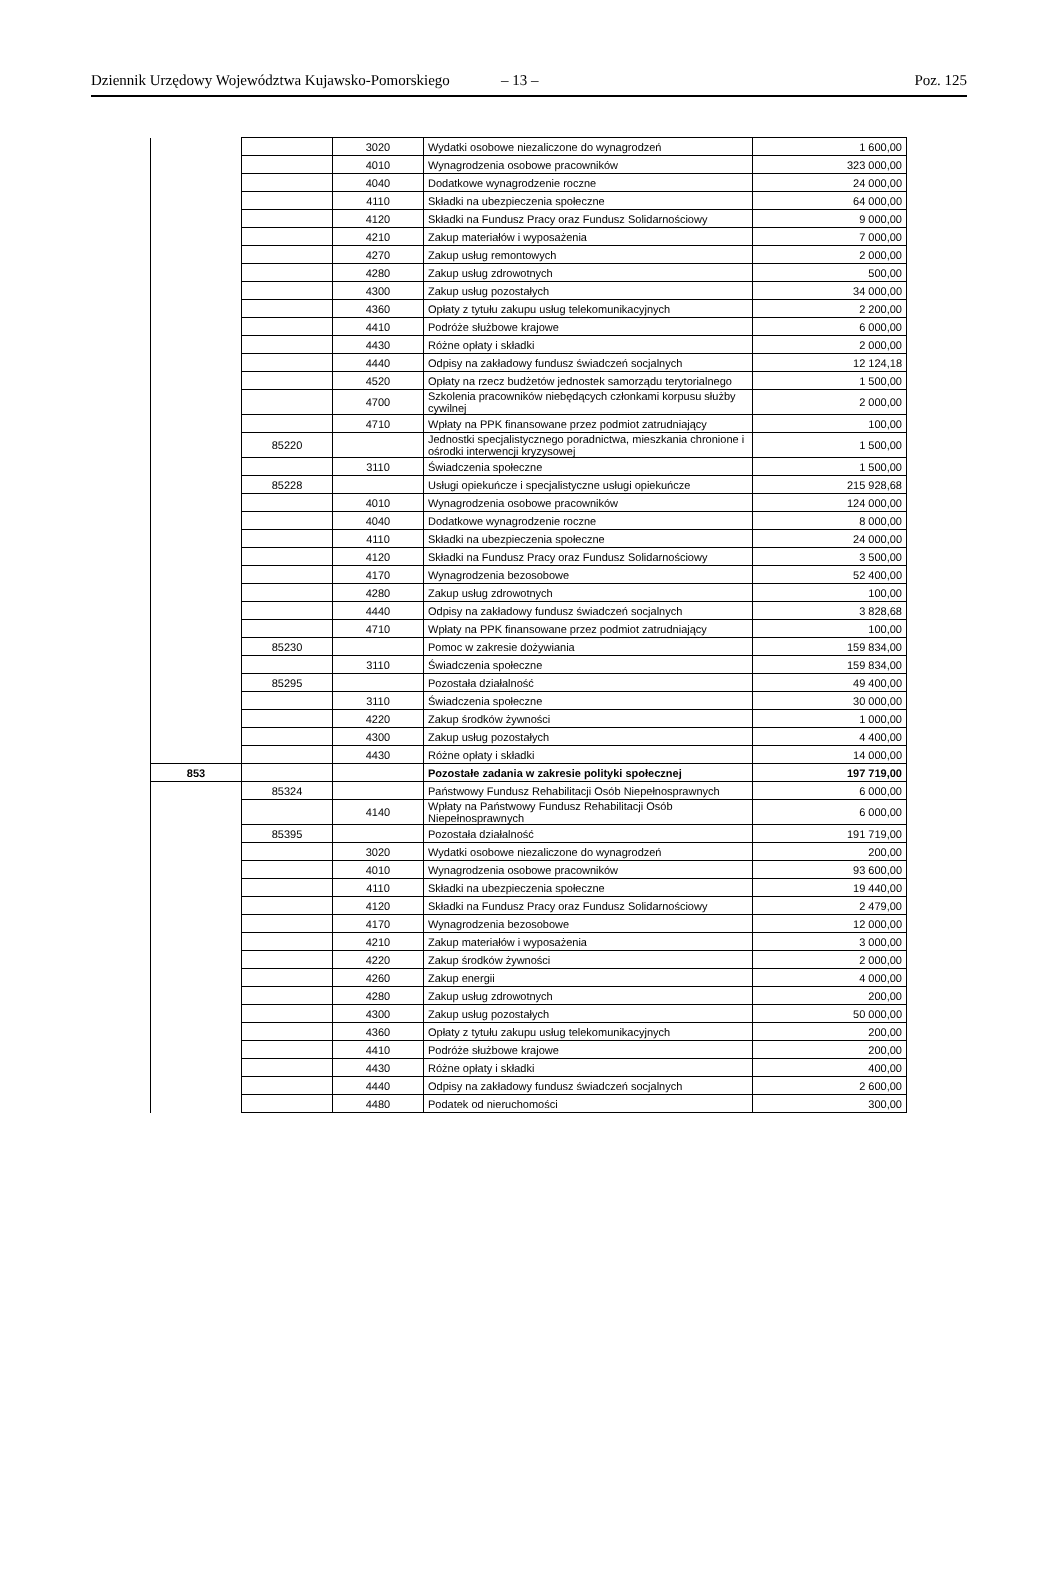Dziennik Urzędowy Województwa Kujawsko-Pomorskiego – 13 – Poz. 125
| | | 3020 | Wydatki osobowe niezaliczone do wynagrodzeń | 1 600,00 |
| | | 4010 | Wynagrodzenia osobowe pracowników | 323 000,00 |
| | | 4040 | Dodatkowe wynagrodzenie roczne | 24 000,00 |
| | | 4110 | Składki na ubezpieczenia społeczne | 64 000,00 |
| | | 4120 | Składki na Fundusz Pracy oraz Fundusz Solidarnościowy | 9 000,00 |
| | | 4210 | Zakup materiałów i wyposażenia | 7 000,00 |
| | | 4270 | Zakup usług remontowych | 2 000,00 |
| | | 4280 | Zakup usług zdrowotnych | 500,00 |
| | | 4300 | Zakup usług pozostałych | 34 000,00 |
| | | 4360 | Opłaty z tytułu zakupu usług telekomunikacyjnych | 2 200,00 |
| | | 4410 | Podróże służbowe krajowe | 6 000,00 |
| | | 4430 | Różne opłaty i składki | 2 000,00 |
| | | 4440 | Odpisy na zakładowy fundusz świadczeń socjalnych | 12 124,18 |
| | | 4520 | Opłaty na rzecz budżetów jednostek samorządu terytorialnego | 1 500,00 |
| | | 4700 | Szkolenia pracowników niebędących członkami korpusu służby cywilnej | 2 000,00 |
| | | 4710 | Wpłaty na PPK finansowane przez podmiot zatrudniający | 100,00 |
| | 85220 | | Jednostki specjalistycznego poradnictwa, mieszkania chronione i ośrodki interwencji kryzysowej | 1 500,00 |
| | | 3110 | Świadczenia społeczne | 1 500,00 |
| | 85228 | | Usługi opiekuńcze i specjalistyczne usługi opiekuńcze | 215 928,68 |
| | | 4010 | Wynagrodzenia osobowe pracowników | 124 000,00 |
| | | 4040 | Dodatkowe wynagrodzenie roczne | 8 000,00 |
| | | 4110 | Składki na ubezpieczenia społeczne | 24 000,00 |
| | | 4120 | Składki na Fundusz Pracy oraz Fundusz Solidarnościowy | 3 500,00 |
| | | 4170 | Wynagrodzenia bezosobowe | 52 400,00 |
| | | 4280 | Zakup usług zdrowotnych | 100,00 |
| | | 4440 | Odpisy na zakładowy fundusz świadczeń socjalnych | 3 828,68 |
| | | 4710 | Wpłaty na PPK finansowane przez podmiot zatrudniający | 100,00 |
| | 85230 | | Pomoc w zakresie dożywiania | 159 834,00 |
| | | 3110 | Świadczenia społeczne | 159 834,00 |
| | 85295 | | Pozostała działalność | 49 400,00 |
| | | 3110 | Świadczenia społeczne | 30 000,00 |
| | | 4220 | Zakup środków żywności | 1 000,00 |
| | | 4300 | Zakup usług pozostałych | 4 400,00 |
| | | 4430 | Różne opłaty i składki | 14 000,00 |
| 853 | | | Pozostałe zadania w zakresie polityki społecznej | 197 719,00 |
| | 85324 | | Państwowy Fundusz Rehabilitacji Osób Niepełnosprawnych | 6 000,00 |
| | | 4140 | Wpłaty na Państwowy Fundusz Rehabilitacji Osób Niepełnosprawnych | 6 000,00 |
| | 85395 | | Pozostała działalność | 191 719,00 |
| | | 3020 | Wydatki osobowe niezaliczone do wynagrodzeń | 200,00 |
| | | 4010 | Wynagrodzenia osobowe pracowników | 93 600,00 |
| | | 4110 | Składki na ubezpieczenia społeczne | 19 440,00 |
| | | 4120 | Składki na Fundusz Pracy oraz Fundusz Solidarnościowy | 2 479,00 |
| | | 4170 | Wynagrodzenia bezosobowe | 12 000,00 |
| | | 4210 | Zakup materiałów i wyposażenia | 3 000,00 |
| | | 4220 | Zakup środków żywności | 2 000,00 |
| | | 4260 | Zakup energii | 4 000,00 |
| | | 4280 | Zakup usług zdrowotnych | 200,00 |
| | | 4300 | Zakup usług pozostałych | 50 000,00 |
| | | 4360 | Opłaty z tytułu zakupu usług telekomunikacyjnych | 200,00 |
| | | 4410 | Podróże służbowe krajowe | 200,00 |
| | | 4430 | Różne opłaty i składki | 400,00 |
| | | 4440 | Odpisy na zakładowy fundusz świadczeń socjalnych | 2 600,00 |
| | | 4480 | Podatek od nieruchomości | 300,00 |